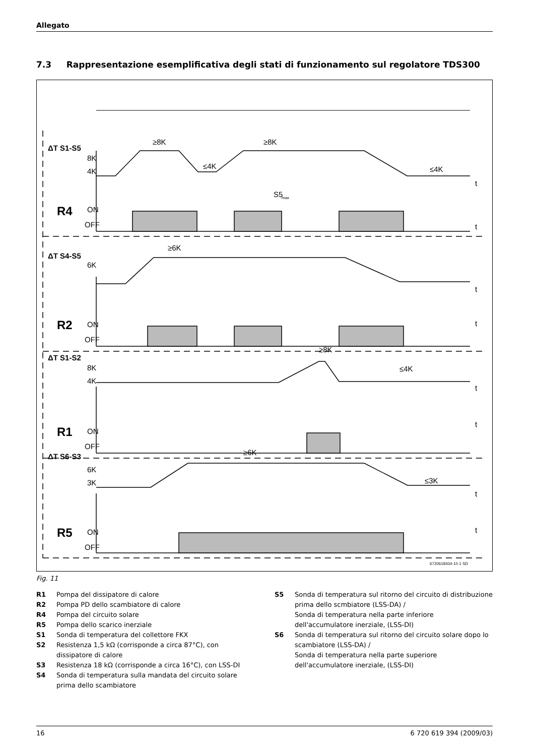Allegato
7.3 Rappresentazione esemplificativa degli stati di funzionamento sul regolatore TDS300
ΔT S1-S5
8K
4K
≥8K
≤4K
≥8K
≤4K
S5
max
R4
ON
OFF
ΔT S4-S5
6K
≥6K
R2
ON
OFF
ΔT S1-S2
8K
4K
≥8K
≤4K
R1
ON
OFF
ΔT S6-S3
6K
3K
≥6K
≤3K
R5
ON
OFF
t
t
t
t
t
t
t
t
6720618434-10.1 SD
Fig. 11
R1 Pompa del dissipatore di calore
R2 Pompa PD dello scambiatore di calore
R4 Pompa del circuito solare
R5 Pompa dello scarico inerziale
S1 Sonda di temperatura del collettore FKX
S2 Resistenza 1,5 kΩ (corrisponde a circa 87°C), con dissipatore di calore
S3 Resistenza 18 kΩ (corrisponde a circa 16°C), con LSS-DI
S4 Sonda di temperatura sulla mandata del circuito solare prima dello scambiatore
S5 Sonda di temperatura sul ritorno del circuito di distribuzione prima dello scmbiatore (LSS-DA) /
Sonda di temperatura nella parte inferiore dell'accumulatore inerziale, (LSS-DI)
S6 Sonda di temperatura sul ritorno del circuito solare dopo lo scambiatore (LSS-DA) /
Sonda di temperatura nella parte superiore dell'accumulatore inerziale, (LSS-DI)
16 6 720 619 394 (2009/03)